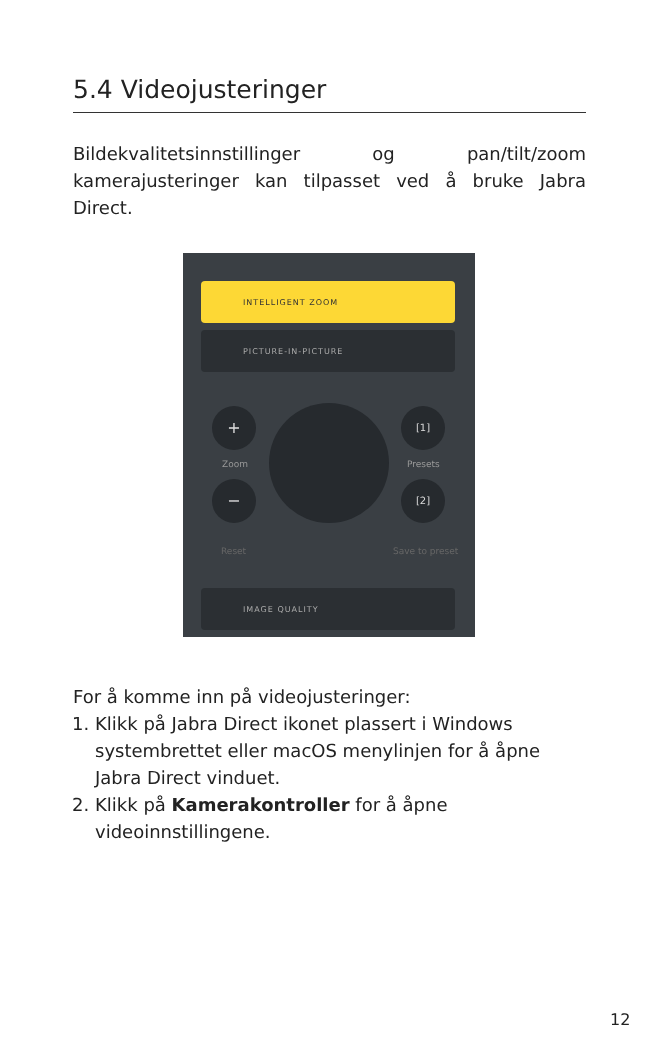5.4 Videojusteringer
Bildekvalitetsinnstillinger og pan/tilt/zoom kamerajusteringer kan tilpasset ved å bruke Jabra Direct.
INTELLIGENT ZOOM
PICTURE-IN-PICTURE
+
Zoom
−
[1]
Presets
[2]
Reset Save to preset
IMAGE QUALITY
For å komme inn på videojusteringer:
1. Klikk på Jabra Direct ikonet plassert i Windows systembrettet eller macOS menylinjen for å åpne Jabra Direct vinduet.
2. Klikk på Kamerakontroller for å åpne videoinnstillingene.
12